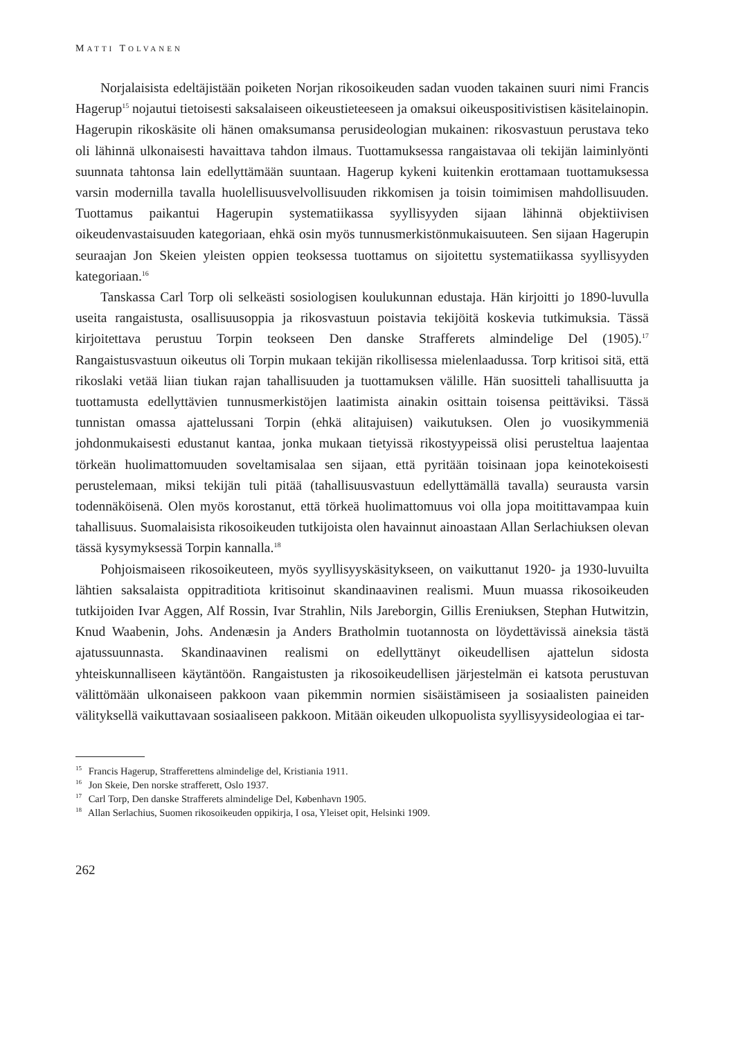MATTI TOLVANEN
Norjalaisista edeltäjistään poiketen Norjan rikosoikeuden sadan vuoden takainen suuri nimi Francis Hagerup<sup>15</sup> nojautui tietoisesti saksalaiseen oikeustieteeseen ja omaksui oikeuspositivistisen käsitelainopin. Hagerupin rikoskäsite oli hänen omaksumansa perusideologian mukainen: rikosvastuun perustava teko oli lähinnä ulkonaisesti havaittava tahdon ilmaus. Tuottamuksessa rangaistavaa oli tekijän laiminlyönti suunnata tahtonsa lain edellyttämään suuntaan. Hagerup kykeni kuitenkin erottamaan tuottamuksessa varsin modernilla tavalla huolellisuusvelvollisuuden rikkomisen ja toisin toimimisen mahdollisuuden. Tuottamus paikantui Hagerupin systematiikassa syyllisyyden sijaan lähinnä objektiivisen oikeudenvastaisuuden kategoriaan, ehkä osin myös tunnusmerkistönmukaisuuteen. Sen sijaan Hagerupin seuraajan Jon Skeien yleisten oppien teoksessa tuottamus on sijoitettu systematiikassa syyllisyyden kategoriaan.<sup>16</sup>
Tanskassa Carl Torp oli selkeästi sosiologisen koulukunnan edustaja. Hän kirjoitti jo 1890-luvulla useita rangaistusta, osallisuusoppia ja rikosvastuun poistavia tekijöitä koskevia tutkimuksia. Tässä kirjoitettava perustuu Torpin teokseen Den danske Strafferets almindelige Del (1905).<sup>17</sup> Rangaistusvastuun oikeutus oli Torpin mukaan tekijän rikollisessa mielenlaadussa. Torp kritisoi sitä, että rikoslaki vetää liian tiukan rajan tahallisuuden ja tuottamuksen välille. Hän suositteli tahallisuutta ja tuottamusta edellyttävien tunnusmerkistöjen laatimista ainakin osittain toisensa peittäviksi. Tässä tunnistan omassa ajattelussani Torpin (ehkä alitajuisen) vaikutuksen. Olen jo vuosikymmeniä johdonmukaisesti edustanut kantaa, jonka mukaan tietyissä rikostyypeissä olisi perusteltua laajentaa törkeän huolimattomuuden soveltamisalaa sen sijaan, että pyritään toisinaan jopa keinotekoisesti perustelemaan, miksi tekijän tuli pitää (tahallisuusvastuun edellyttämällä tavalla) seurausta varsin todennäköisenä. Olen myös korostanut, että törkeä huolimattomuus voi olla jopa moitittavampaa kuin tahallisuus. Suomalaisista rikosoikeuden tutkijoista olen havainnut ainoastaan Allan Serlachiuksen olevan tässä kysymyksessä Torpin kannalla.<sup>18</sup>
Pohjoismaiseen rikosoikeuteen, myös syyllisyyskäsitykseen, on vaikuttanut 1920- ja 1930-luvuilta lähtien saksalaista oppitraditiota kritisoinut skandinaavinen realismi. Muun muassa rikosoikeuden tutkijoiden Ivar Aggen, Alf Rossin, Ivar Strahlin, Nils Jareborgin, Gillis Ereniuksen, Stephan Hutwitzin, Knud Waabenin, Johs. Andenæsin ja Anders Bratholmin tuotannosta on löydettävissä aineksia tästä ajatussuunnasta. Skandinaavinen realismi on edellyttänyt oikeudellisen ajattelun sidosta yhteiskunnalliseen käytäntöön. Rangaistusten ja rikosoikeudellisen järjestelmän ei katsota perustuvan välittömään ulkonaiseen pakkoon vaan pikemmin normien sisäistämiseen ja sosiaalisten paineiden välityksellä vaikuttavaan sosiaaliseen pakkoon. Mitään oikeuden ulkopuolista syyllisyysideologiaa ei tar-
<sup>15</sup> Francis Hagerup, Strafferettens almindelige del, Kristiania 1911.
<sup>16</sup> Jon Skeie, Den norske strafferett, Oslo 1937.
<sup>17</sup> Carl Torp, Den danske Strafferets almindelige Del, København 1905.
<sup>18</sup> Allan Serlachius, Suomen rikosoikeuden oppikirja, I osa, Yleiset opit, Helsinki 1909.
262